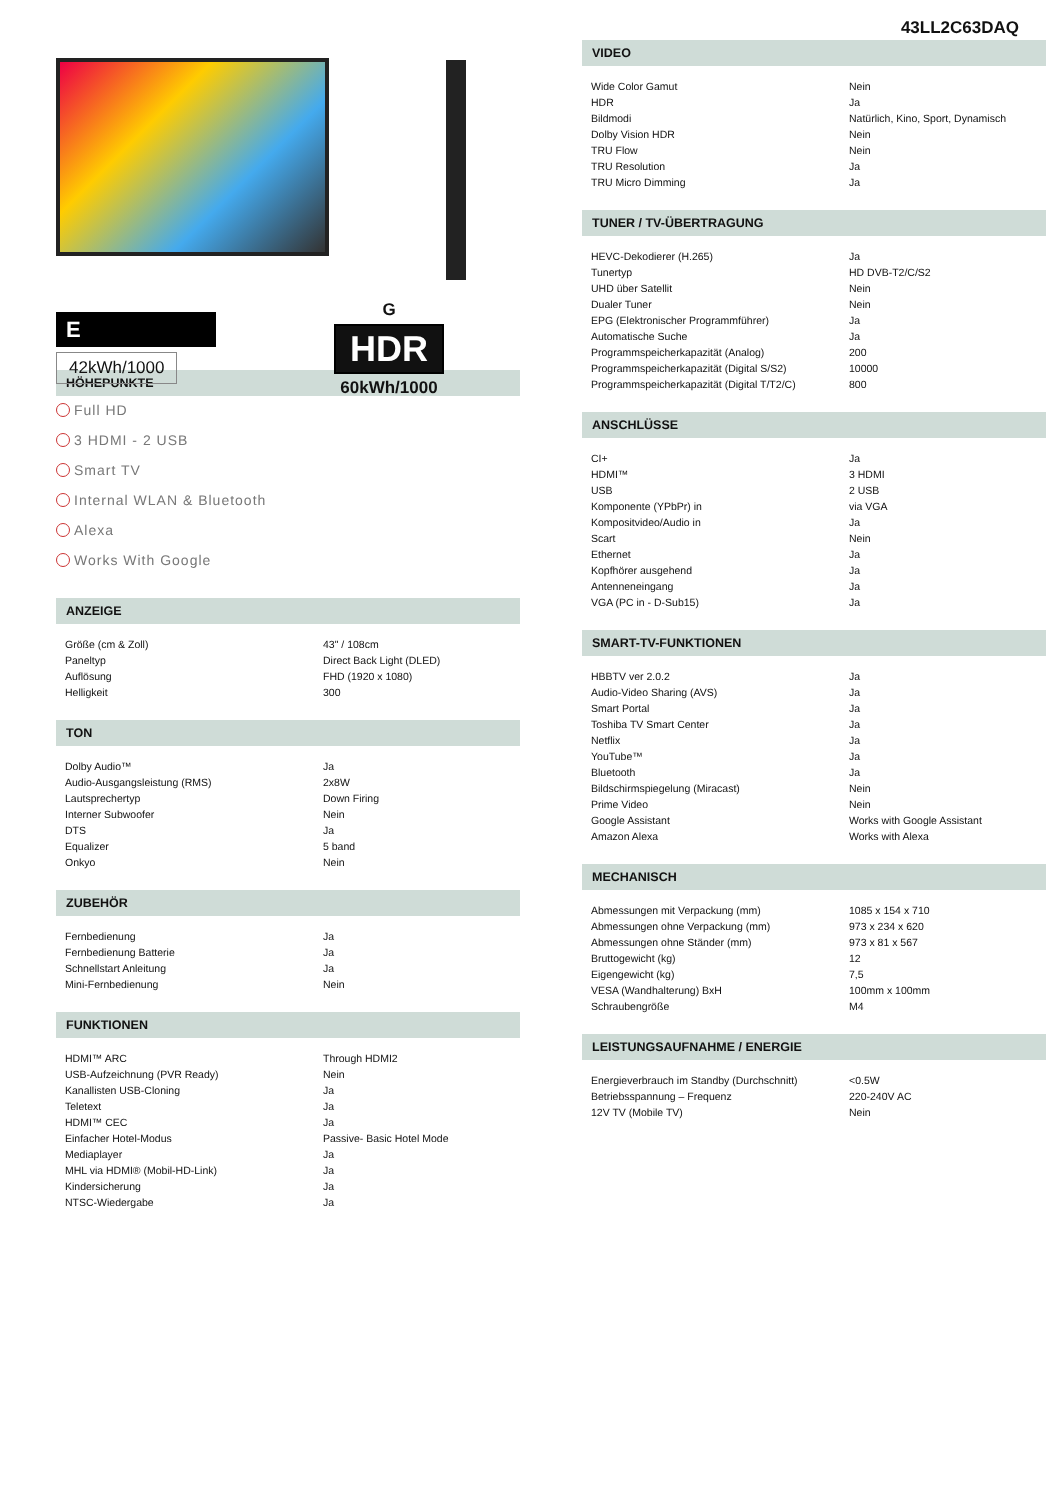43LL2C63DAQ
E
42kWh/1000
G
HDR
60kWh/1000
HÖHEPUNKTE
Full HD
3 HDMI - 2 USB
Smart TV
Internal WLAN & Bluetooth
Alexa
Works With Google
ANZEIGE
| Größe (cm & Zoll) | 43" / 108cm |
| Paneltyp | Direct Back Light (DLED) |
| Auflösung | FHD (1920 x 1080) |
| Helligkeit | 300 |
TON
| Dolby Audio™ | Ja |
| Audio-Ausgangsleistung (RMS) | 2x8W |
| Lautsprechertyp | Down Firing |
| Interner Subwoofer | Nein |
| DTS | Ja |
| Equalizer | 5 band |
| Onkyo | Nein |
ZUBEHÖR
| Fernbedienung | Ja |
| Fernbedienung Batterie | Ja |
| Schnellstart Anleitung | Ja |
| Mini-Fernbedienung | Nein |
FUNKTIONEN
| HDMI™ ARC | Through HDMI2 |
| USB-Aufzeichnung (PVR Ready) | Nein |
| Kanallisten USB-Cloning | Ja |
| Teletext | Ja |
| HDMI™ CEC | Ja |
| Einfacher Hotel-Modus | Passive- Basic Hotel Mode |
| Mediaplayer | Ja |
| MHL via HDMI® (Mobil-HD-Link) | Ja |
| Kindersicherung | Ja |
| NTSC-Wiedergabe | Ja |
VIDEO
| Wide Color Gamut | Nein |
| HDR | Ja |
| Bildmodi | Natürlich, Kino, Sport, Dynamisch |
| Dolby Vision HDR | Nein |
| TRU Flow | Nein |
| TRU Resolution | Ja |
| TRU Micro Dimming | Ja |
TUNER / TV-ÜBERTRAGUNG
| HEVC-Dekodierer (H.265) | Ja |
| Tunertyp | HD DVB-T2/C/S2 |
| UHD über Satellit | Nein |
| Dualer Tuner | Nein |
| EPG (Elektronischer Programmführer) | Ja |
| Automatische Suche | Ja |
| Programmspeicherkapazität (Analog) | 200 |
| Programmspeicherkapazität (Digital S/S2) | 10000 |
| Programmspeicherkapazität (Digital T/T2/C) | 800 |
ANSCHLÜSSE
| CI+ | Ja |
| HDMI™ | 3 HDMI |
| USB | 2 USB |
| Komponente (YPbPr) in | via VGA |
| Kompositvideo/Audio in | Ja |
| Scart | Nein |
| Ethernet | Ja |
| Kopfhörer ausgehend | Ja |
| Antenneneingang | Ja |
| VGA (PC in - D-Sub15) | Ja |
SMART-TV-FUNKTIONEN
| HBBTV ver 2.0.2 | Ja |
| Audio-Video Sharing (AVS) | Ja |
| Smart Portal | Ja |
| Toshiba TV Smart Center | Ja |
| Netflix | Ja |
| YouTube™ | Ja |
| Bluetooth | Ja |
| Bildschirmspiegelung (Miracast) | Nein |
| Prime Video | Nein |
| Google Assistant | Works with Google Assistant |
| Amazon Alexa | Works with Alexa |
MECHANISCH
| Abmessungen mit Verpackung (mm) | 1085 x 154 x 710 |
| Abmessungen ohne Verpackung (mm) | 973 x 234 x 620 |
| Abmessungen ohne Ständer (mm) | 973 x 81 x 567 |
| Bruttogewicht (kg) | 12 |
| Eigengewicht (kg) | 7,5 |
| VESA (Wandhalterung) BxH | 100mm x 100mm |
| Schraubengröße | M4 |
LEISTUNGSAUFNAHME / ENERGIE
| Energieverbrauch im Standby (Durchschnitt) | <0.5W |
| Betriebsspannung – Frequenz | 220-240V AC |
| 12V TV (Mobile TV) | Nein |